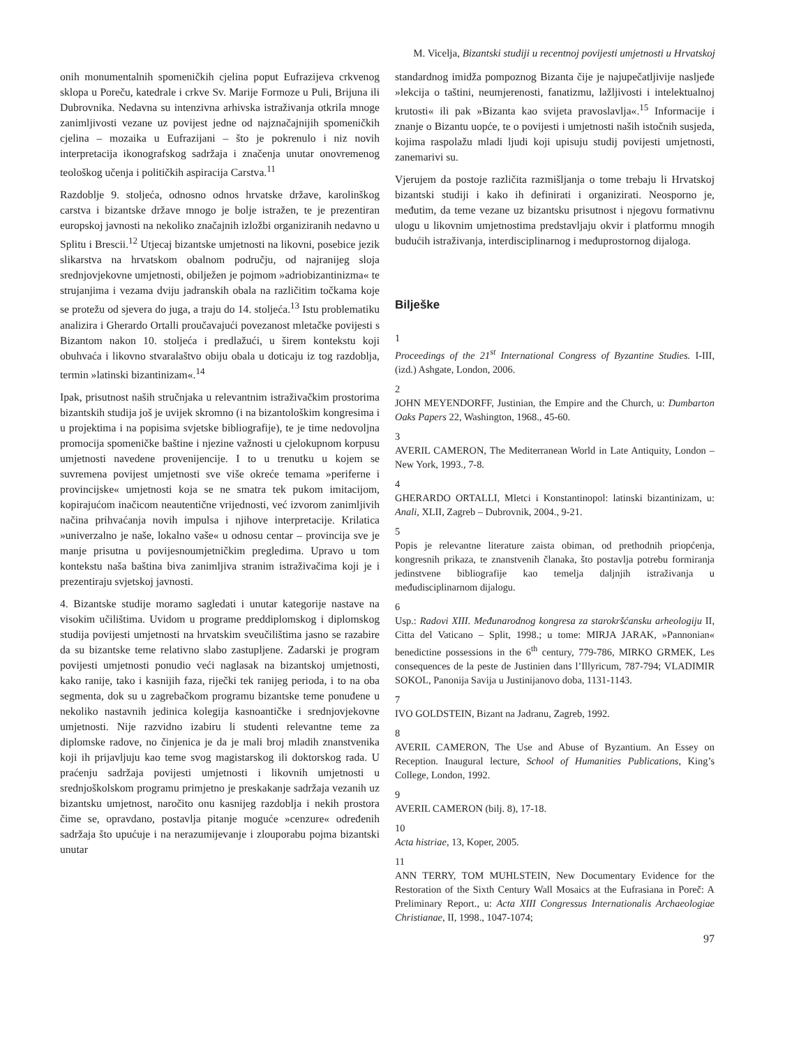M. Vicelja, Bizantski studiji u recentnoj povijesti umjetnosti u Hrvatskoj
onih monumentalnih spomeničkih cjelina poput Eufrazijeva crkvenog sklopa u Poreču, katedrale i crkve Sv. Marije Formoze u Puli, Brijuna ili Dubrovnika. Nedavna su intenzivna arhivska istraživanja otkrila mnoge zanimljivosti vezane uz povijest jedne od najznačajnijih spomeničkih cjelina – mozaika u Eufrazijani – što je pokrenulo i niz novih interpretacija ikonografskog sadržaja i značenja unutar onovremenog teološkog učenja i političkih aspiracija Carstva.<sup>11</sup>
Razdoblje 9. stoljeća, odnosno odnos hrvatske države, karolinškog carstva i bizantske države mnogo je bolje istražen, te je prezentiran europskoj javnosti na nekoliko značajnih izložbi organiziranih nedavno u Splitu i Brescii.<sup>12</sup> Utjecaj bizantske umjetnosti na likovni, posebice jezik slikarstva na hrvatskom obalnom području, od najranijeg sloja srednjovjekovne umjetnosti, obilježen je pojmom »adriobizantinizma« te strujanjima i vezama dviju jadranskih obala na različitim točkama koje se protežu od sjevera do juga, a traju do 14. stoljeća.<sup>13</sup> Istu problematiku analizira i Gherardo Ortalli proučavajući povezanost mletačke povijesti s Bizantom nakon 10. stoljeća i predlažući, u širem kontekstu koji obuhvaća i likovno stvaralaštvo obiju obala u doticaju iz tog razdoblja, termin »latinski bizantinizam«.<sup>14</sup>
Ipak, prisutnost naših stručnjaka u relevantnim istraživačkim prostorima bizantskih studija još je uvijek skromno (i na bizantološkim kongresima i u projektima i na popisima svjetske bibliografije), te je time nedovoljna promocija spomeničke baštine i njezine važnosti u cjelokupnom korpusu umjetnosti navedene provenijencije. I to u trenutku u kojem se suvremena povijest umjetnosti sve više okreće temama »periferne i provincijske« umjetnosti koja se ne smatra tek pukom imitacijom, kopirajućom inačicom neautentične vrijednosti, već izvorom zanimljivih načina prihvaćanja novih impulsa i njihove interpretacije. Krilatica »univerzalno je naše, lokalno vaše« u odnosu centar – provincija sve je manje prisutna u povijesnoumjetničkim pregledima. Upravo u tom kontekstu naša baština biva zanimljiva stranim istraživačima koji je i prezentiraju svjetskoj javnosti.
4. Bizantske studije moramo sagledati i unutar kategorije nastave na visokim učilištima. Uvidom u programe preddiplomskog i diplomskog studija povijesti umjetnosti na hrvatskim sveučilištima jasno se razabire da su bizantske teme relativno slabo zastupljene. Zadarski je program povijesti umjetnosti ponudio veći naglasak na bizantskoj umjetnosti, kako ranije, tako i kasnijih faza, riječki tek ranijeg perioda, i to na oba segmenta, dok su u zagrebačkom programu bizantske teme ponuđene u nekoliko nastavnih jedinica kolegija kasnoantičke i srednjovjekovne umjetnosti. Nije razvidno izabiru li studenti relevantne teme za diplomske radove, no činjenica je da je mali broj mladih znanstvenika koji ih prijavljuju kao teme svog magistarskog ili doktorskog rada. U praćenju sadržaja povijesti umjetnosti i likovnih umjetnosti u srednjoškolskom programu primjetno je preskakanje sadržaja vezanih uz bizantsku umjetnost, naročito onu kasnijeg razdoblja i nekih prostora čime se, opravdano, postavlja pitanje moguće »cenzure« određenih sadržaja što upućuje i na nerazumijevanje i zlouporabu pojma bizantski unutar
standardnog imidža pompoznog Bizanta čije je najupečatljivije nasljeđe »lekcija o taštini, neumjerenosti, fanatizmu, lažljivosti i intelektualnoj krutosti« ili pak »Bizanta kao svijeta pravoslavlja«.<sup>15</sup> Informacije i znanje o Bizantu uopće, te o povijesti i umjetnosti naših istočnih susjeda, kojima raspolažu mladi ljudi koji upisuju studij povijesti umjetnosti, zanemarivi su.
Vjerujem da postoje različita razmišljanja o tome trebaju li Hrvatskoj bizantski studiji i kako ih definirati i organizirati. Neosporno je, međutim, da teme vezane uz bizantsku prisutnost i njegovu formativnu ulogu u likovnim umjetnostima predstavljaju okvir i platformu mnogih budućih istraživanja, interdisciplinarnog i međuprostornog dijaloga.
Bilješke
1
Proceedings of the 21<sup>st</sup> International Congress of Byzantine Studies. I-III, (izd.) Ashgate, London, 2006.
2
JOHN MEYENDORFF, Justinian, the Empire and the Church, u: Dumbarton Oaks Papers 22, Washington, 1968., 45-60.
3
AVERIL CAMERON, The Mediterranean World in Late Antiquity, London – New York, 1993., 7-8.
4
GHERARDO ORTALLI, Mletci i Konstantinopol: latinski bizantinizam, u: Anali, XLII, Zagreb – Dubrovnik, 2004., 9-21.
5
Popis je relevantne literature zaista obiman, od prethodnih priopćenja, kongresnih prikaza, te znanstvenih članaka, što postavlja potrebu formiranja jedinstvene bibliografije kao temelja daljnjih istraživanja u međudisciplinarnom dijalogu.
6
Usp.: Radovi XIII. Međunarodnog kongresa za starokršćansku arheologiju II, Citta del Vaticano – Split, 1998.; u tome: MIRJA JARAK, »Pannonian« benedictine possessions in the 6<sup>th</sup> century, 779-786, MIRKO GRMEK, Les consequences de la peste de Justinien dans l’Illyricum, 787-794; VLADIMIR SOKOL, Panonija Savija u Justinijanovo doba, 1131-1143.
7
IVO GOLDSTEIN, Bizant na Jadranu, Zagreb, 1992.
8
AVERIL CAMERON, The Use and Abuse of Byzantium. An Essey on Reception. Inaugural lecture, School of Humanities Publications, King’s College, London, 1992.
9
AVERIL CAMERON (bilj. 8), 17-18.
10
Acta histriae, 13, Koper, 2005.
11
ANN TERRY, TOM MUHLSTEIN, New Documentary Evidence for the Restoration of the Sixth Century Wall Mosaics at the Eufrasiana in Poreč: A Preliminary Report., u: Acta XIII Congressus Internationalis Archaeologiae Christianae, II, 1998., 1047-1074;
97